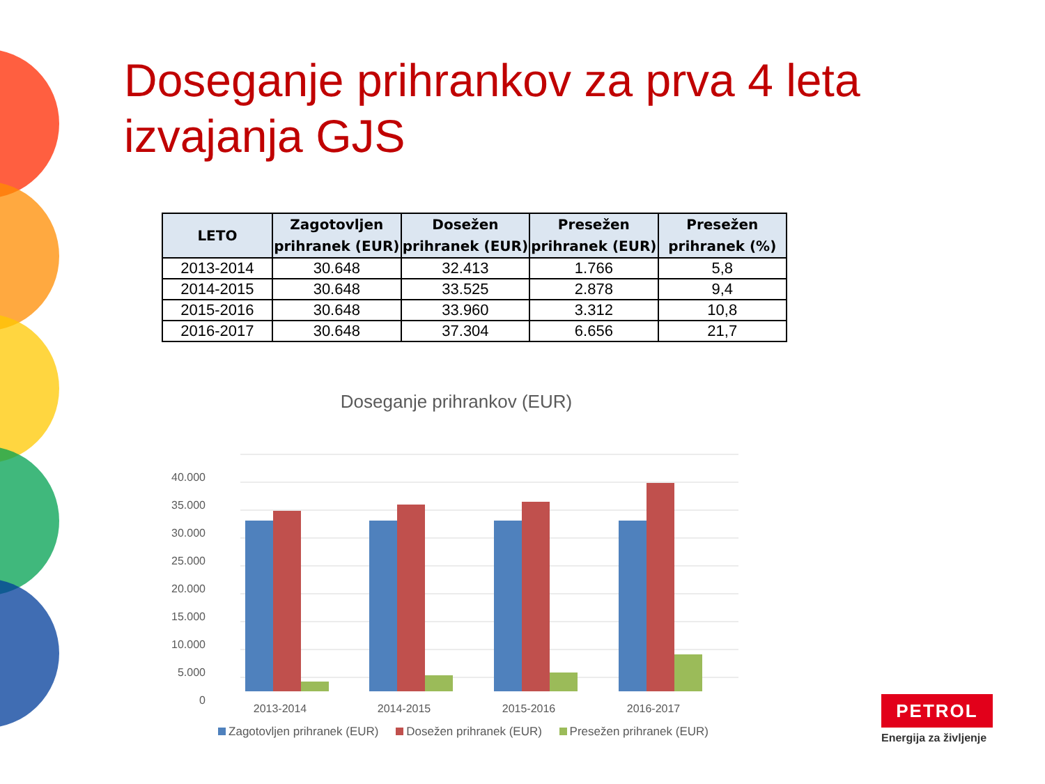Doseganje prihrankov za prva 4 leta izvajanja GJS
| LETO | Zagotovljen prihranek (EUR) | Dosežen prihranek (EUR) | Presežen prihranek (EUR) | Presežen prihranek (%) |
| --- | --- | --- | --- | --- |
| 2013-2014 | 30.648 | 32.413 | 1.766 | 5,8 |
| 2014-2015 | 30.648 | 33.525 | 2.878 | 9,4 |
| 2015-2016 | 30.648 | 33.960 | 3.312 | 10,8 |
| 2016-2017 | 30.648 | 37.304 | 6.656 | 21,7 |
Doseganje prihrankov (EUR)
40.000
35.000
30.000
25.000
20.000
15.000
10.000
5.000
0
2013-2014
2014-2015
2015-2016
2016-2017
Zagotovljen prihranek (EUR) Dosežen prihranek (EUR) Presežen prihranek (EUR)
PETROL
Energija za življenje